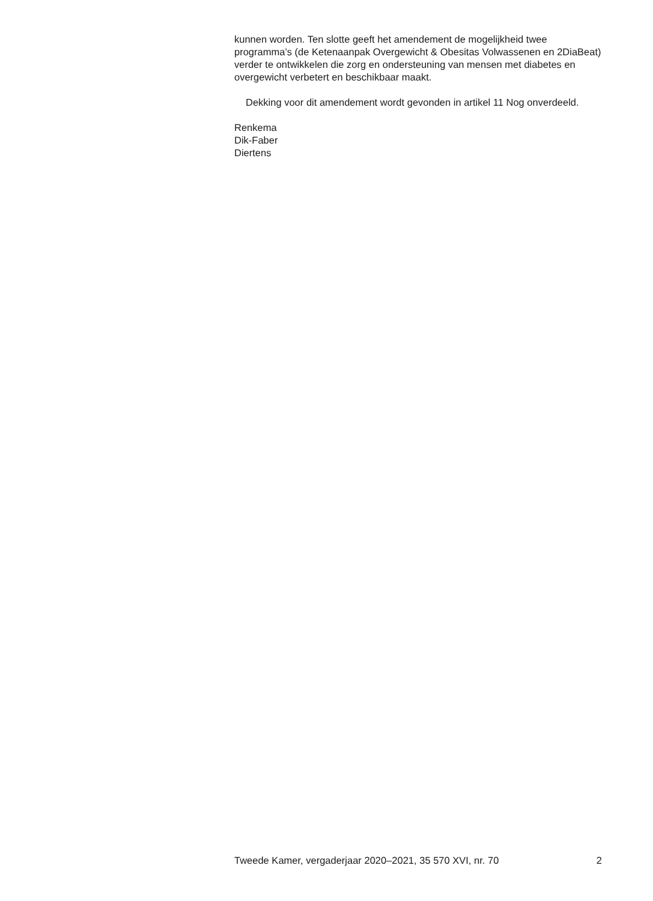kunnen worden. Ten slotte geeft het amendement de mogelijkheid twee programma’s (de Ketenaanpak Overgewicht & Obesitas Volwassenen en 2DiaBeat) verder te ontwikkelen die zorg en ondersteuning van mensen met diabetes en overgewicht verbetert en beschikbaar maakt.
Dekking voor dit amendement wordt gevonden in artikel 11 Nog onverdeeld.
Renkema
Dik-Faber
Diertens
Tweede Kamer, vergaderjaar 2020–2021, 35 570 XVI, nr. 70 2